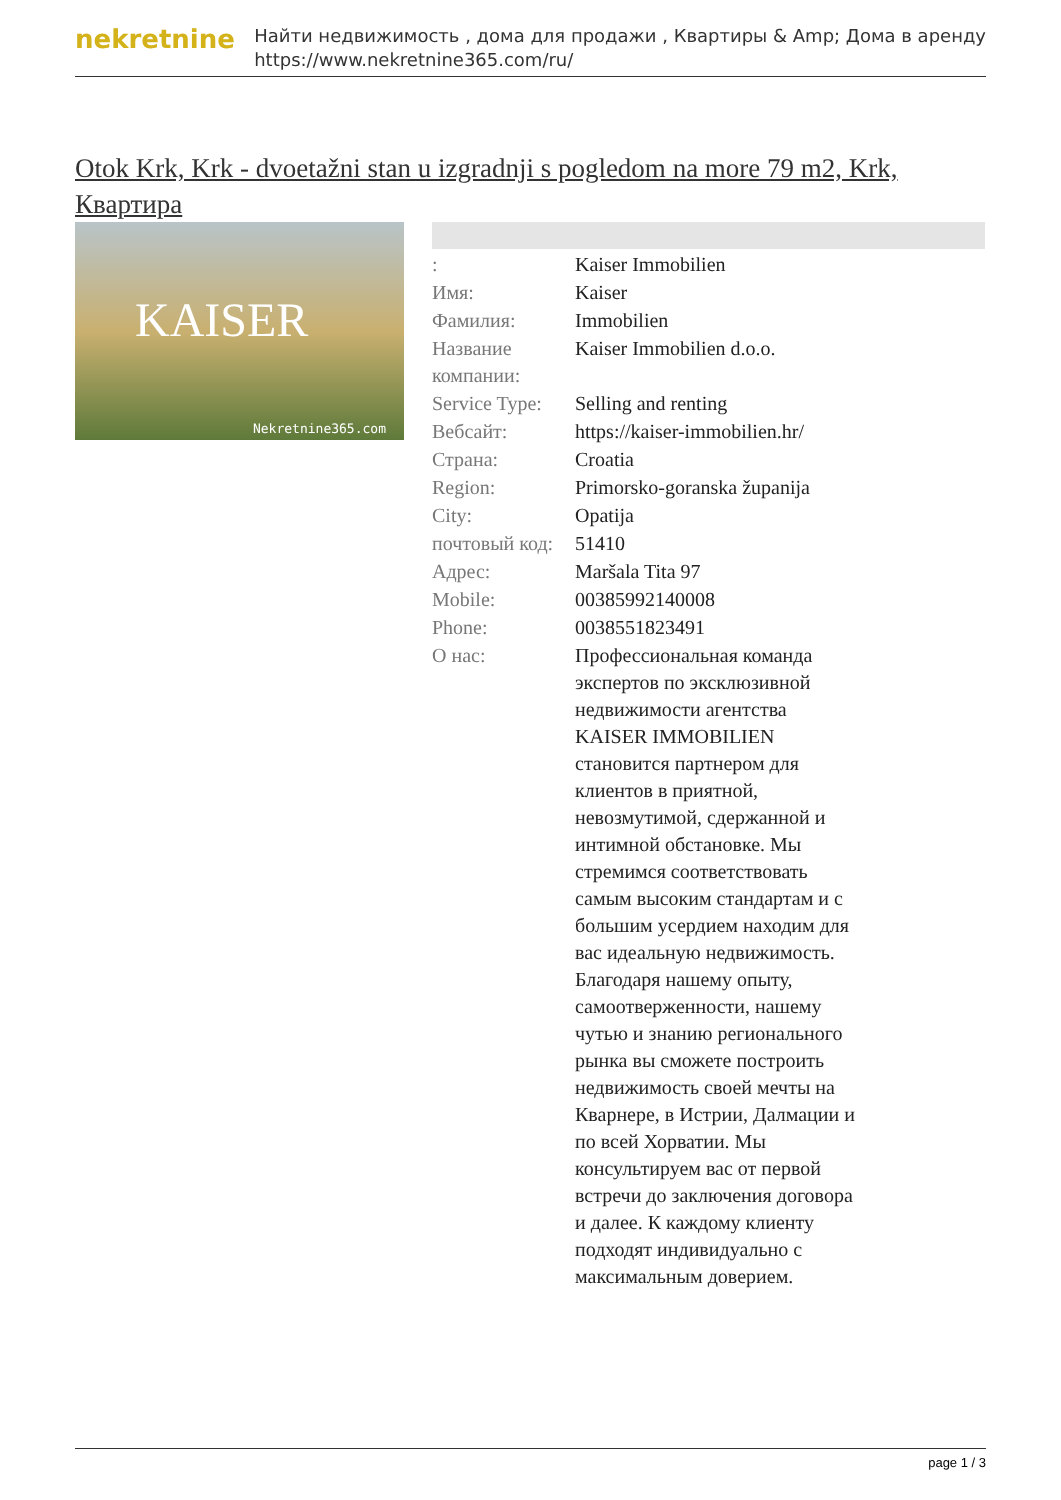nekretnine
Найти недвижимость , дома для продажи , Квартиры & Amp; Дома в аренду
https://www.nekretnine365.com/ru/
Otok Krk, Krk - dvoetažni stan u izgradnji s pogledom na more 79 m2, Krk, Квартира
KAISER
Nekretnine365.com
| : | Kaiser Immobilien |
| Имя: | Kaiser |
| Фамилия: | Immobilien |
| Название компании: | Kaiser Immobilien d.o.o. |
| Service Type: | Selling and renting |
| Вебсайт: | https://kaiser-immobilien.hr/ |
| Страна: | Croatia |
| Region: | Primorsko-goranska županija |
| City: | Opatija |
| почтовый код: | 51410 |
| Адрес: | Maršala Tita 97 |
| Mobile: | 00385992140008 |
| Phone: | 0038551823491 |
| О нас: | Профессиональная команда экспертов по эксклюзивной недвижимости агентства KAISER IMMOBILIEN становится партнером для клиентов в приятной, невозмутимой, сдержанной и интимной обстановке. Мы стремимся соответствовать самым высоким стандартам и с большим усердием находим для вас идеальную недвижимость. Благодаря нашему опыту, самоотверженности, нашему чутью и знанию регионального рынка вы сможете построить недвижимость своей мечты на Кварнере, в Истрии, Далмации и по всей Хорватии. Мы консультируем вас от первой встречи до заключения договора и далее. К каждому клиенту подходят индивидуально с максимальным доверием. |
page 1 / 3